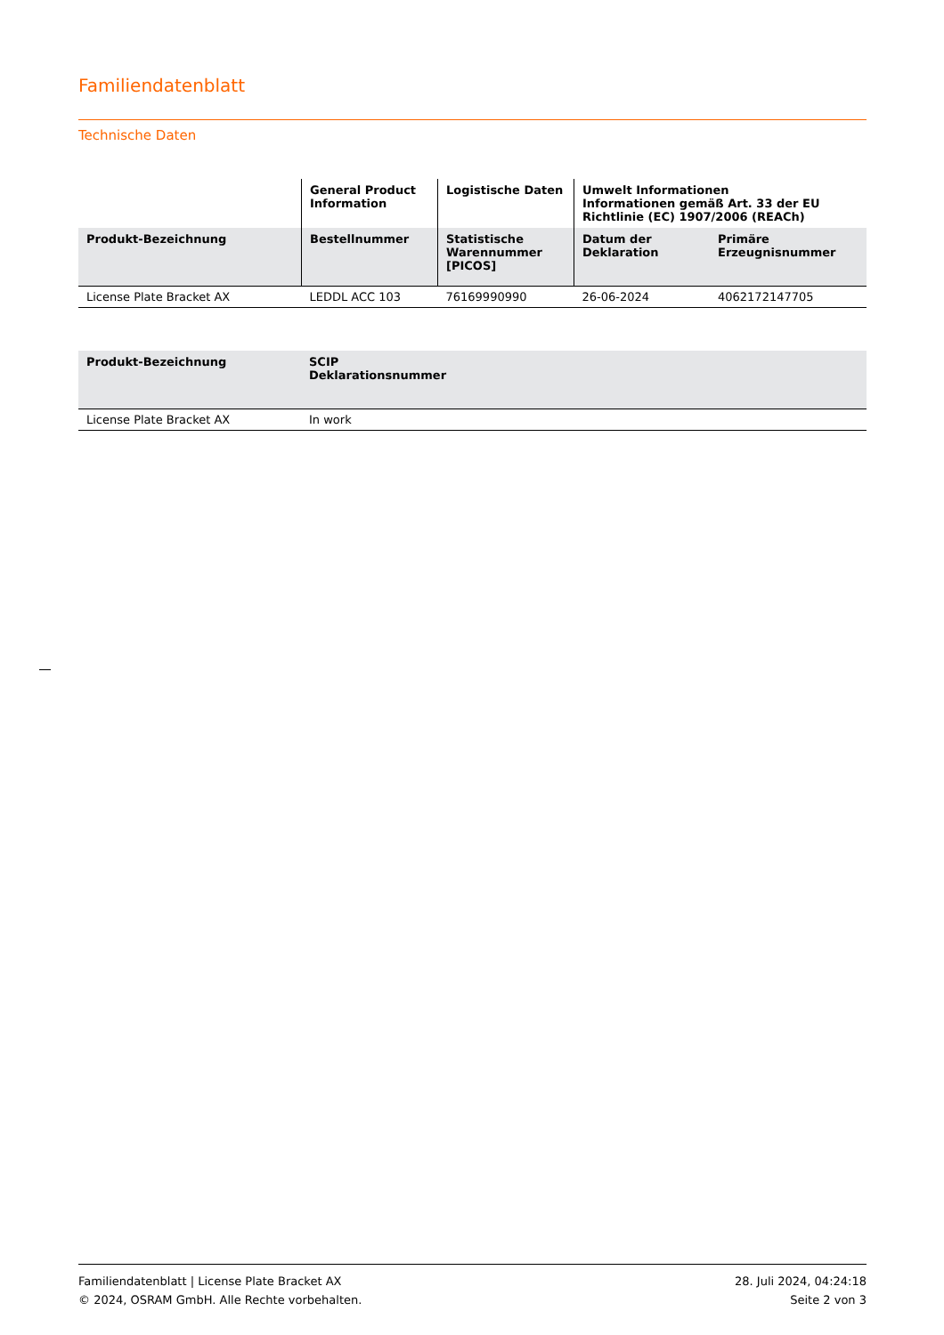Familiendatenblatt
Technische Daten
| | General Product Information | Logistische Daten | Umwelt Informationen Informationen gemäß Art. 33 der EU Richtlinie (EC) 1907/2006 (REACh) | |
| --- | --- | --- | --- | --- |
| Produkt-Bezeichnung | Bestellnummer | Statistische Warennummer [PICOS] | Datum der Deklaration | Primäre Erzeugnisnummer |
| License Plate Bracket AX | LEDDL ACC 103 | 76169990990 | 26-06-2024 | 4062172147705 |
| Produkt-Bezeichnung | SCIP Deklarationsnummer | |
| --- | --- | --- |
| License Plate Bracket AX | In work | |
Familiendatenblatt | License Plate Bracket AX
© 2024, OSRAM GmbH. Alle Rechte vorbehalten.
28. Juli 2024, 04:24:18
Seite 2 von 3